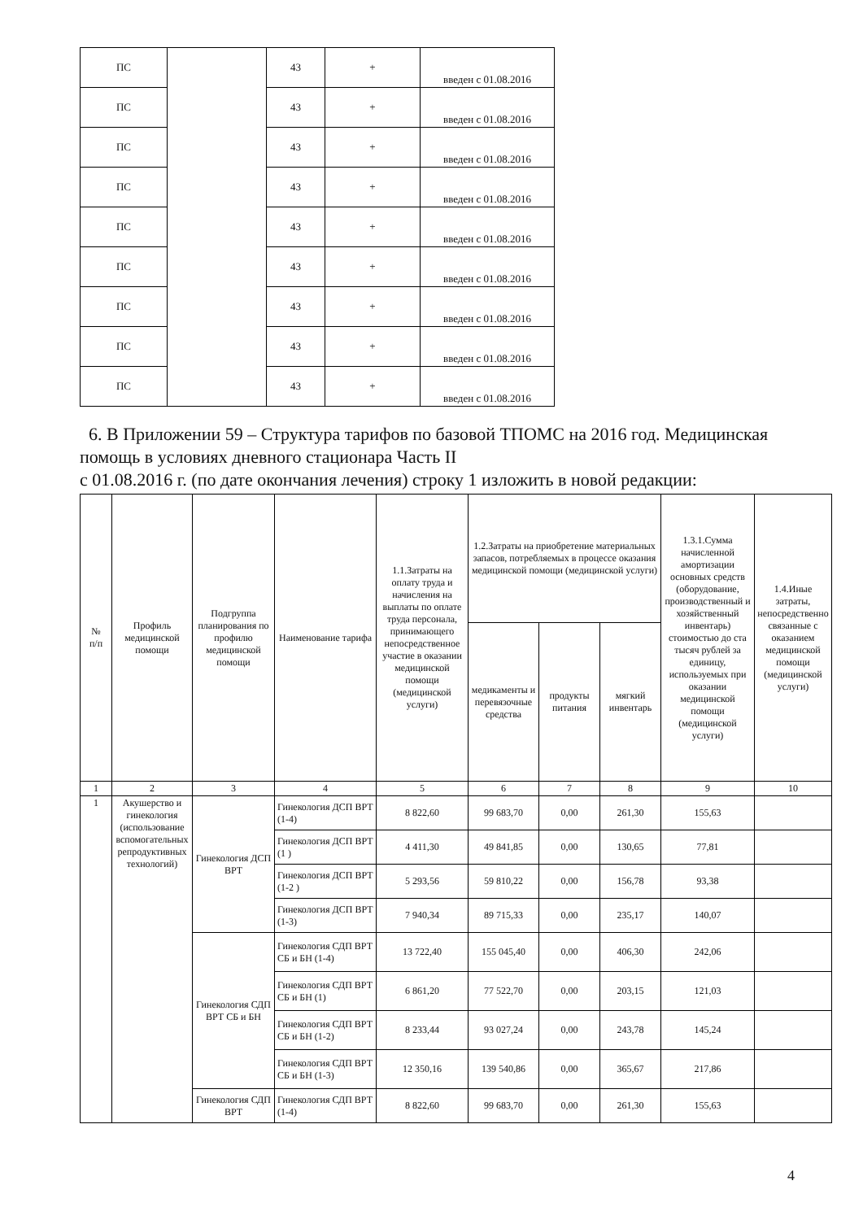| ПС | | 43 | + | введен с 01.08.2016 |
| ПС | | 43 | + | введен с 01.08.2016 |
| ПС | | 43 | + | введен с 01.08.2016 |
| ПС | | 43 | + | введен с 01.08.2016 |
| ПС | | 43 | + | введен с 01.08.2016 |
| ПС | | 43 | + | введен с 01.08.2016 |
| ПС | | 43 | + | введен с 01.08.2016 |
| ПС | | 43 | + | введен с 01.08.2016 |
| ПС | | 43 | + | введен с 01.08.2016 |
6. В Приложении 59 – Структура тарифов по базовой ТПОМС на 2016 год. Медицинская помощь в условиях дневного стационара Часть II
с 01.08.2016 г. (по дате окончания лечения) строку 1 изложить в новой редакции:
| № п/п | Профиль медицинской помощи | Подгруппа планирования по профилю медицинской помощи | Наименование тарифа | 1.1.Затраты на оплату труда и начисления на выплаты по оплате труда персонала, принимающего непосредственное участие в оказании медицинской помощи (медицинской услуги) | 1.2.Затраты на приобретение материальных запасов, потребляемых в процессе оказания медицинской помощи (медицинской услуги) | | | 1.3.1.Сумма начисленной амортизации основных средств (оборудование, производственный и хозяйственный инвентарь) стоимостью до ста тысяч рублей за единицу, используемых при оказании медицинской помощи (медицинской услуги) | 1.4.Иные затраты, непосредственно связанные с оказанием медицинской помощи (медицинской услуги) |
| | | | | | медикаменты и перевязочные средства | продукты питания | мягкий инвентарь | | |
| 1 | 2 | 3 | 4 | 5 | 6 | 7 | 8 | 9 | 10 |
| 1 | Акушерство и гинекология (использование вспомогательных репродуктивных технологий) | Гинекология ДСП ВРТ | Гинекология ДСП ВРТ (1-4) | 8 822,60 | 99 683,70 | 0,00 | 261,30 | 155,63 | |
| | | | Гинекология ДСП ВРТ (1 ) | 4 411,30 | 49 841,85 | 0,00 | 130,65 | 77,81 | |
| | | | Гинекология ДСП ВРТ (1-2 ) | 5 293,56 | 59 810,22 | 0,00 | 156,78 | 93,38 | |
| | | | Гинекология ДСП ВРТ (1-3) | 7 940,34 | 89 715,33 | 0,00 | 235,17 | 140,07 | |
| | | Гинекология СДП ВРТ СБ и БН | Гинекология СДП ВРТ СБ и БН (1-4) | 13 722,40 | 155 045,40 | 0,00 | 406,30 | 242,06 | |
| | | | Гинекология СДП ВРТ СБ и БН (1) | 6 861,20 | 77 522,70 | 0,00 | 203,15 | 121,03 | |
| | | | Гинекология СДП ВРТ СБ и БН (1-2) | 8 233,44 | 93 027,24 | 0,00 | 243,78 | 145,24 | |
| | | | Гинекология СДП ВРТ СБ и БН (1-3) | 12 350,16 | 139 540,86 | 0,00 | 365,67 | 217,86 | |
| | | Гинекология СДП ВРТ | Гинекология СДП ВРТ (1-4) | 8 822,60 | 99 683,70 | 0,00 | 261,30 | 155,63 | |
4